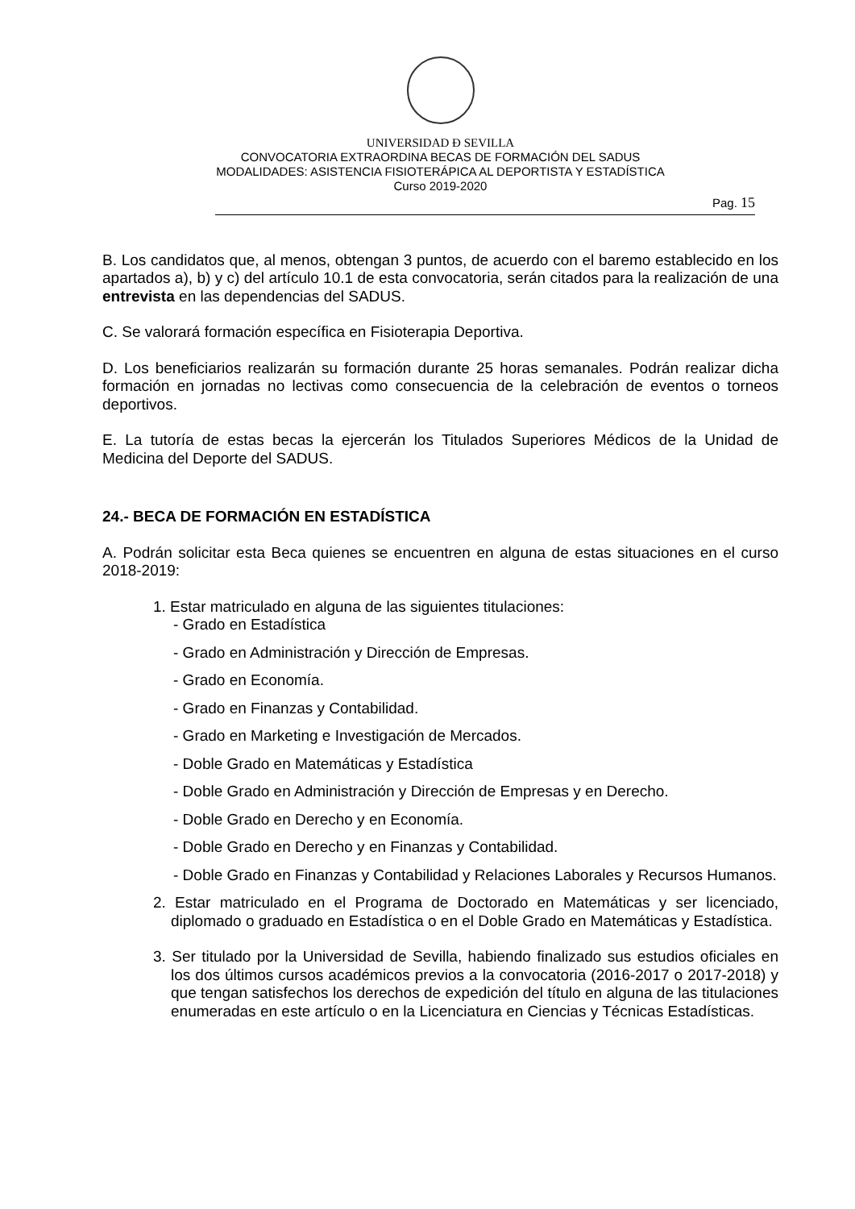UNIVERSIDAD Ð SEVILLA
CONVOCATORIA EXTRAORDINA BECAS DE FORMACIÓN DEL SADUS
MODALIDADES: ASISTENCIA FISIOTERÁPICA AL DEPORTISTA Y ESTADÍSTICA
Curso 2019-2020
Pag. 15
B. Los candidatos que, al menos, obtengan 3 puntos, de acuerdo con el baremo establecido en los apartados a), b) y c) del artículo 10.1 de esta convocatoria, serán citados para la realización de una entrevista en las dependencias del SADUS.
C. Se valorará formación específica en Fisioterapia Deportiva.
D. Los beneficiarios realizarán su formación durante 25 horas semanales. Podrán realizar dicha formación en jornadas no lectivas como consecuencia de la celebración de eventos o torneos deportivos.
E. La tutoría de estas becas la ejercerán los Titulados Superiores Médicos de la Unidad de Medicina del Deporte del SADUS.
24.- BECA DE FORMACIÓN EN ESTADÍSTICA
A. Podrán solicitar esta Beca quienes se encuentren en alguna de estas situaciones en el curso 2018-2019:
1. Estar matriculado en alguna de las siguientes titulaciones:
- Grado en Estadística
- Grado en Administración y Dirección de Empresas.
- Grado en Economía.
- Grado en Finanzas y Contabilidad.
- Grado en Marketing e Investigación de Mercados.
- Doble Grado en Matemáticas y Estadística
- Doble Grado en Administración y Dirección de Empresas y en Derecho.
- Doble Grado en Derecho y en Economía.
- Doble Grado en Derecho y en Finanzas y Contabilidad.
- Doble Grado en Finanzas y Contabilidad y Relaciones Laborales y Recursos Humanos.
2. Estar matriculado en el Programa de Doctorado en Matemáticas y ser licenciado, diplomado o graduado en Estadística o en el Doble Grado en Matemáticas y Estadística.
3. Ser titulado por la Universidad de Sevilla, habiendo finalizado sus estudios oficiales en los dos últimos cursos académicos previos a la convocatoria (2016-2017 o 2017-2018) y que tengan satisfechos los derechos de expedición del título en alguna de las titulaciones enumeradas en este artículo o en la Licenciatura en Ciencias y Técnicas Estadísticas.